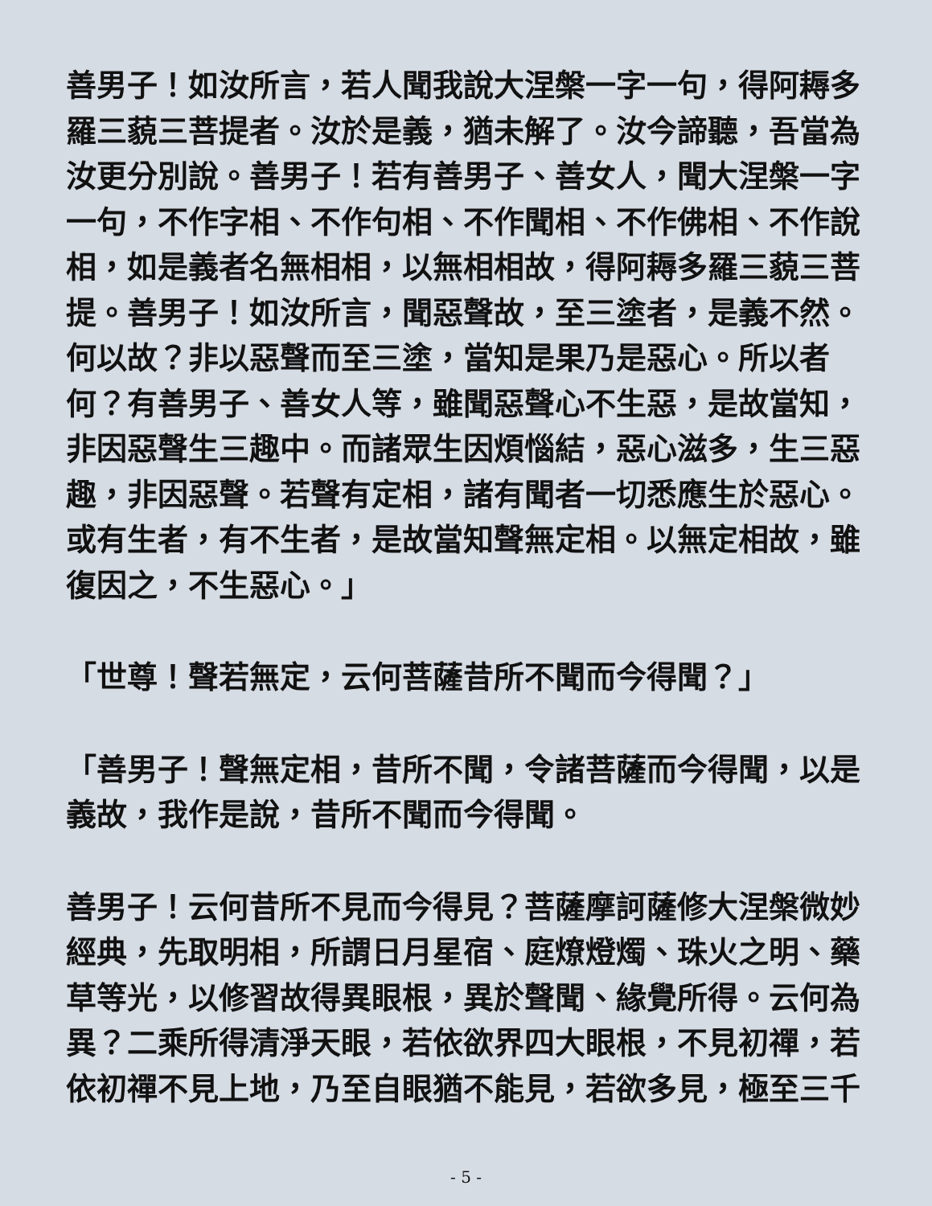善男子！如汝所言，若人聞我說大涅槃一字一句，得阿耨多羅三藐三菩提者。汝於是義，猶未解了。汝今諦聽，吾當為汝更分別說。善男子！若有善男子、善女人，聞大涅槃一字一句，不作字相、不作句相、不作聞相、不作佛相、不作說相，如是義者名無相相，以無相相故，得阿耨多羅三藐三菩提。善男子！如汝所言，聞惡聲故，至三塗者，是義不然。何以故？非以惡聲而至三塗，當知是果乃是惡心。所以者何？有善男子、善女人等，雖聞惡聲心不生惡，是故當知，非因惡聲生三趣中。而諸眾生因煩惱結，惡心滋多，生三惡趣，非因惡聲。若聲有定相，諸有聞者一切悉應生於惡心。或有生者，有不生者，是故當知聲無定相。以無定相故，雖復因之，不生惡心。」
「世尊！聲若無定，云何菩薩昔所不聞而今得聞？」
「善男子！聲無定相，昔所不聞，令諸菩薩而今得聞，以是義故，我作是說，昔所不聞而今得聞。
善男子！云何昔所不見而今得見？菩薩摩訶薩修大涅槃微妙經典，先取明相，所謂日月星宿、庭燎燈燭、珠火之明、藥草等光，以修習故得異眼根，異於聲聞、緣覺所得。云何為異？二乘所得清淨天眼，若依欲界四大眼根，不見初禪，若依初禪不見上地，乃至自眼猶不能見，若欲多見，極至三千
- 5 -